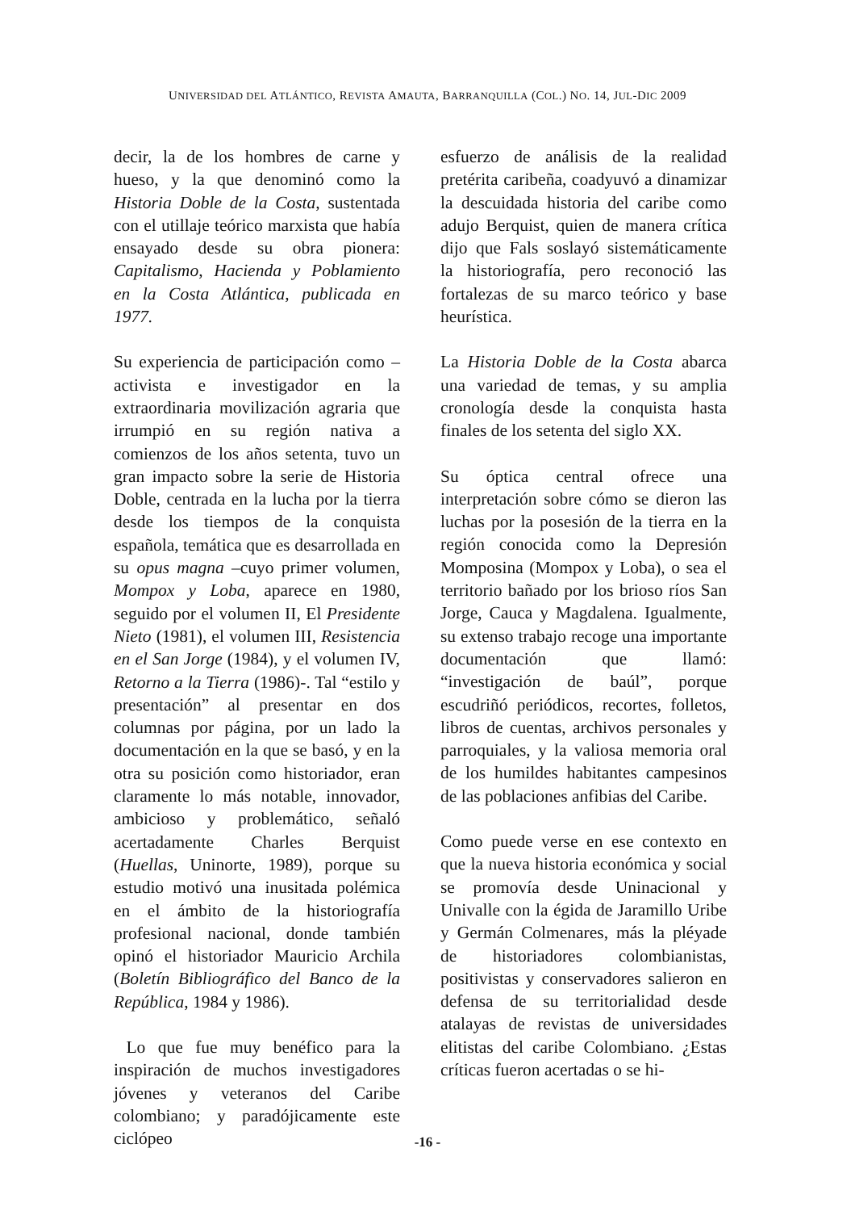UNIVERSIDAD DEL ATLÁNTICO, REVISTA AMAUTA, BARRANQUILLA (COL.) NO. 14, JUL-DIC 2009
decir, la de los hombres de carne y hueso, y la que denominó como la Historia Doble de la Costa, sustentada con el utillaje teórico marxista que había ensayado desde su obra pionera: Capitalismo, Hacienda y Poblamiento en la Costa Atlántica, publicada en 1977.
Su experiencia de participación como –activista e investigador en la extraordinaria movilización agraria que irrumpió en su región nativa a comienzos de los años setenta, tuvo un gran impacto sobre la serie de Historia Doble, centrada en la lucha por la tierra desde los tiempos de la conquista española, temática que es desarrollada en su opus magna –cuyo primer volumen, Mompox y Loba, aparece en 1980, seguido por el volumen II, El Presidente Nieto (1981), el volumen III, Resistencia en el San Jorge (1984), y el volumen IV, Retorno a la Tierra (1986)-. Tal “estilo y presentación” al presentar en dos columnas por página, por un lado la documentación en la que se basó, y en la otra su posición como historiador, eran claramente lo más notable, innovador, ambicioso y problemático, señaló acertadamente Charles Berquist (Huellas, Uninorte, 1989), porque su estudio motivó una inusitada polémica en el ámbito de la historiografía profesional nacional, donde también opinó el historiador Mauricio Archila (Boletín Bibliográfico del Banco de la República, 1984 y 1986).
Lo que fue muy benéfico para la inspiración de muchos investigadores jóvenes y veteranos del Caribe colombiano; y paradójicamente este ciclópeo
esfuerzo de análisis de la realidad pretérita caribeña, coadyuvó a dinamizar la descuidada historia del caribe como adujo Berquist, quien de manera crítica dijo que Fals soslayó sistemáticamente la historiografía, pero reconoció las fortalezas de su marco teórico y base heurística.
La Historia Doble de la Costa abarca una variedad de temas, y su amplia cronología desde la conquista hasta finales de los setenta del siglo XX.
Su óptica central ofrece una interpretación sobre cómo se dieron las luchas por la posesión de la tierra en la región conocida como la Depresión Momposina (Mompox y Loba), o sea el territorio bañado por los brioso ríos San Jorge, Cauca y Magdalena. Igualmente, su extenso trabajo recoge una importante documentación que llamó: “investigación de baúl”, porque escudriñó periódicos, recortes, folletos, libros de cuentas, archivos personales y parroquiales, y la valiosa memoria oral de los humildes habitantes campesinos de las poblaciones anfibias del Caribe.
Como puede verse en ese contexto en que la nueva historia económica y social se promovía desde Uninacional y Univalle con la égida de Jaramillo Uribe y Germán Colmenares, más la pléyade de historiadores colombianistas, positivistas y conservadores salieron en defensa de su territorialidad desde atalayas de revistas de universidades elitistas del caribe Colombiano. ¿Estas críticas fueron acertadas o se hi-
-16 -